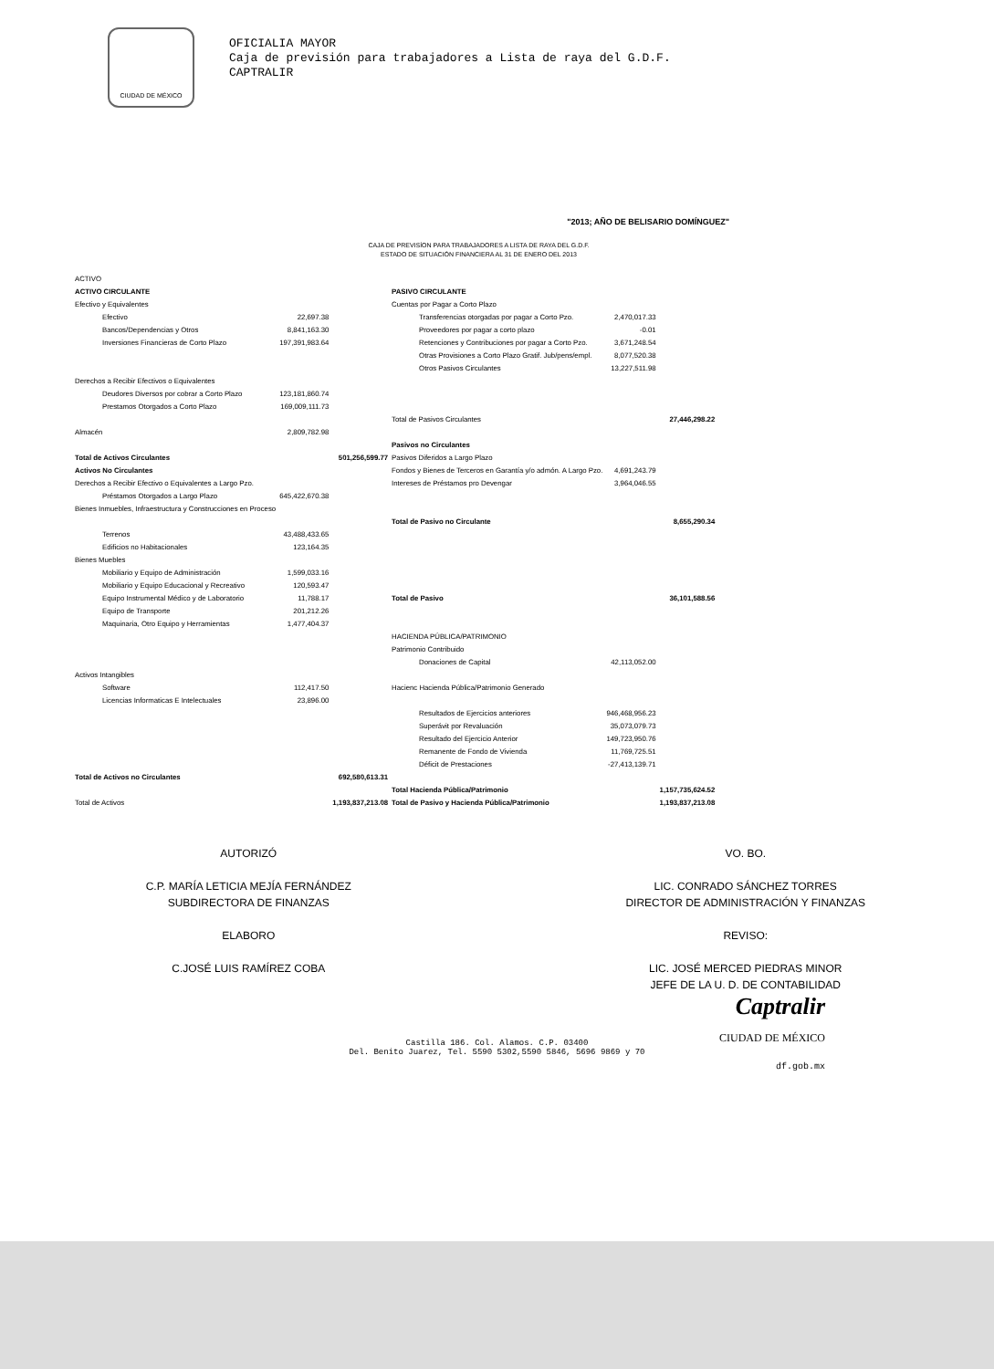CIUDAD DE MÉXICO
OFICIALIA MAYOR
Caja de previsión para trabajadores a Lista de raya del G.D.F.
CAPTRALIR
"2013; AÑO DE BELISARIO DOMÍNGUEZ"
CAJA DE PREVISÍON PARA TRABAJADORES A LISTA DE RAYA DEL G.D.F.
ESTADO DE SITUACIÓN FINANCIERA AL 31 DE ENERO DEL 2013
| ACTIVO | | | | | |
| ACTIVO CIRCULANTE | | | PASIVO CIRCULANTE | | |
| Efectivo y Equivalentes | | | Cuentas por Pagar a Corto Plazo | | |
| Efectivo | 22,697.38 | | Transferencias otorgadas por pagar a Corto Pzo. | 2,470,017.33 | |
| Bancos/Dependencias y Otros | 8,841,163.30 | | Proveedores por pagar a corto plazo | -0.01 | |
| Inversiones Financieras de Corto Plazo | 197,391,983.64 | | Retenciones y Contribuciones por pagar a Corto Pzo. | 3,671,248.54 | |
| | | | Otras Provisiones a Corto Plazo Gratif. Jub/pens/empl. | 8,077,520.38 | |
| | | | Otros Pasivos Circulantes | 13,227,511.98 | |
| Derechos a Recibir Efectivos o Equivalentes | | | | | |
| Deudores Diversos por cobrar a Corto Plazo | 123,181,860.74 | | | | |
| Prestamos Otorgados a Corto Plazo | 169,009,111.73 | | | | |
| | | | Total de Pasivos Circulantes | | 27,446,298.22 |
| Almacén | 2,809,782.98 | | | | |
| | | | Pasivos no Circulantes | | |
| Total de Activos Circulantes | | 501,256,599.77 | Pasivos Diferidos a Largo Plazo | | |
| Activos No Circulantes | | | Fondos y Bienes de Terceros en Garantía y/o admón. A Largo Pzo. | 4,691,243.79 | |
| Derechos a Recibir Efectivo o Equivalentes a Largo Pzo. | | | Intereses de Préstamos pro Devengar | 3,964,046.55 | |
| Préstamos Otorgados a Largo Plazo | 645,422,670.38 | | | | |
| Bienes Inmuebles, Infraestructura y Construcciones en Proceso | | | | | |
| | | | Total de Pasivo no Circulante | | 8,655,290.34 |
| Terrenos | 43,488,433.65 | | | | |
| Edificios no Habitacionales | 123,164.35 | | | | |
| Bienes Muebles | | | | | |
| Mobiliario y Equipo de Administración | 1,599,033.16 | | | | |
| Mobiliario y Equipo Educacional y Recreativo | 120,593.47 | | | | |
| Equipo Instrumental Médico y de Laboratorio | 11,788.17 | | Total de Pasivo | | 36,101,588.56 |
| Equipo de Transporte | 201,212.26 | | | | |
| Maquinaria, Otro Equipo y Herramientas | 1,477,404.37 | | | | |
| | | | HACIENDA PÚBLICA/PATRIMONIO | | |
| | | | Patrimonio Contribuido | | |
| | | | Donaciones de Capital | 42,113,052.00 | |
| Activos Intangibles | | | | | |
| Software | 112,417.50 | | Hacienc Hacienda Pública/Patrimonio Generado | | |
| Licencias Informaticas E Intelectuales | 23,896.00 | | | | |
| | | | Resultados de Ejercicios anteriores | 946,468,956.23 | |
| | | | Superávit por Revaluación | 35,073,079.73 | |
| | | | Resultado del Ejercicio Anterior | 149,723,950.76 | |
| | | | Remanente de Fondo de Vivienda | 11,769,725.51 | |
| | | | Déficit de Prestaciones | -27,413,139.71 | |
| Total de Activos no Circulantes | | 692,580,613.31 | | | |
| | | | Total Hacienda Pública/Patrimonio | | 1,157,735,624.52 |
| Total de Activos | | 1,193,837,213.08 | Total de Pasivo y Hacienda Pública/Patrimonio | | 1,193,837,213.08 |
AUTORIZÓ
C.P. MARÍA LETICIA MEJÍA FERNÁNDEZ
SUBDIRECTORA DE FINANZAS
ELABORO
C.JOSÉ LUIS RAMÍREZ COBA
VO. BO.
LIC. CONRADO SÁNCHEZ TORRES
DIRECTOR DE ADMINISTRACIÓN Y FINANZAS
REVISO:
LIC. JOSÉ MERCED PIEDRAS MINOR
JEFE DE LA U. D. DE CONTABILIDAD
Castilla 186. Col. Alamos. C.P. 03400
Del. Benito Juarez, Tel. 5590 5302,5590 5846, 5696 9869 y 70
Captralir
CIUDAD DE MÉXICO
df.gob.mx